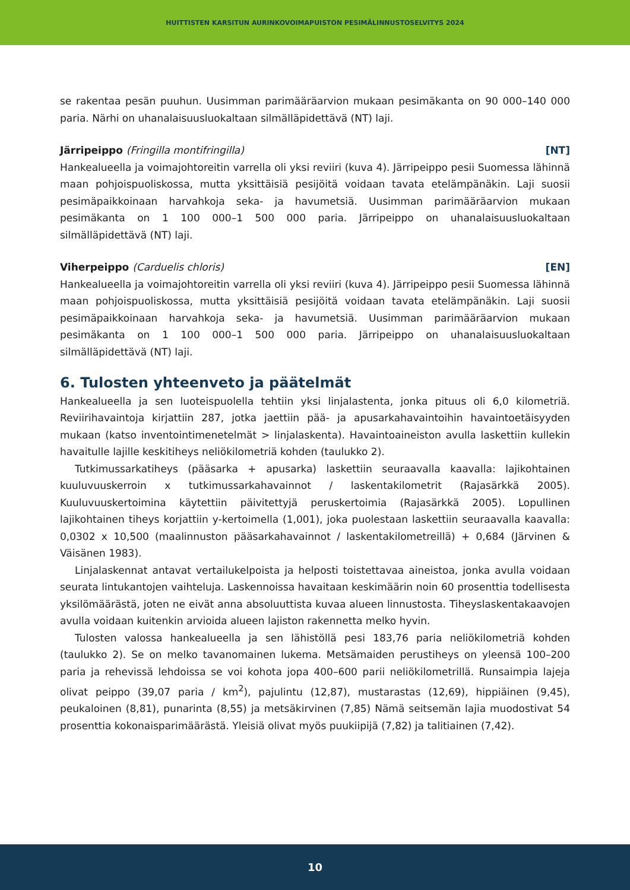HUITTISTEN KARSITUN AURINKOVOIMAPUISTON PESIMÄLINNUSTOSELVITYS 2024
se rakentaa pesän puuhun. Uusimman parimääräarvion mukaan pesimäkanta on 90 000–140 000 paria. Närhi on uhanalaisuusluokaltaan silmälläpidettävä (NT) laji.
Järripeippo (Fringilla montifringilla) [NT]
Hankealueella ja voimajohtoreitin varrella oli yksi reviiri (kuva 4). Järripeippo pesii Suomessa lähinnä maan pohjoispuoliskossa, mutta yksittäisiä pesijöitä voidaan tavata etelämpänäkin. Laji suosii pesimäpaikkoinaan harvahkoja seka- ja havumetsiä. Uusimman parimääräarvion mukaan pesimäkanta on 1 100 000–1 500 000 paria. Järripeippo on uhanalaisuusluokaltaan silmälläpidettävä (NT) laji.
Viherpeippo (Carduelis chloris) [EN]
Hankealueella ja voimajohtoreitin varrella oli yksi reviiri (kuva 4). Järripeippo pesii Suomessa lähinnä maan pohjoispuoliskossa, mutta yksittäisiä pesijöitä voidaan tavata etelämpänäkin. Laji suosii pesimäpaikkoinaan harvahkoja seka- ja havumetsiä. Uusimman parimääräarvion mukaan pesimäkanta on 1 100 000–1 500 000 paria. Järripeippo on uhanalaisuusluokaltaan silmälläpidettävä (NT) laji.
6. Tulosten yhteenveto ja päätelmät
Hankealueella ja sen luoteispuolella tehtiin yksi linjalastenta, jonka pituus oli 6,0 kilometriä. Reviirihavaintoja kirjattiin 287, jotka jaettiin pää- ja apusarkahavaintoihin havaintoetäisyyden mukaan (katso inventointimenetelmät > linjalaskenta). Havaintoaineiston avulla laskettiin kullekin havaitulle lajille keskitiheys neliökilometriä kohden (taulukko 2).
Tutkimussarkatiheys (pääsarka + apusarka) laskettiin seuraavalla kaavalla: lajikohtainen kuuluvuuskerroin x tutkimussarkahavainnot / laskentakilometrit (Rajasärkkä 2005). Kuuluvuuskertoimina käytettiin päivitettyjä peruskertoimia (Rajasärkkä 2005). Lopullinen lajikohtainen tiheys korjattiin y-kertoimella (1,001), joka puolestaan laskettiin seuraavalla kaavalla: 0,0302 x 10,500 (maalinnuston pääsarkahavainnot / laskentakilometreillä) + 0,684 (Järvinen & Väisänen 1983).
Linjalaskennat antavat vertailukelpoista ja helposti toistettavaa aineistoa, jonka avulla voidaan seurata lintukantojen vaihteluja. Laskennoissa havaitaan keskimäärin noin 60 prosenttia todellisesta yksilömäärästä, joten ne eivät anna absoluuttista kuvaa alueen linnustosta. Tiheyslaskentakaavojen avulla voidaan kuitenkin arvioida alueen lajiston rakennetta melko hyvin.
Tulosten valossa hankealueella ja sen lähistöllä pesi 183,76 paria neliökilometriä kohden (taulukko 2). Se on melko tavanomainen lukema. Metsämaiden perustiheys on yleensä 100–200 paria ja rehevissä lehdoissa se voi kohota jopa 400–600 parii neliökilometrillä. Runsaimpia lajeja olivat peippo (39,07 paria / km<sup>2</sup>), pajulintu (12,87), mustarastas (12,69), hippiäinen (9,45), peukaloinen (8,81), punarinta (8,55) ja metsäkirvinen (7,85) Nämä seitsemän lajia muodostivat 54 prosenttia kokonaisparimäärästä. Yleisiä olivat myös puukiipijä (7,82) ja talitiainen (7,42).
10